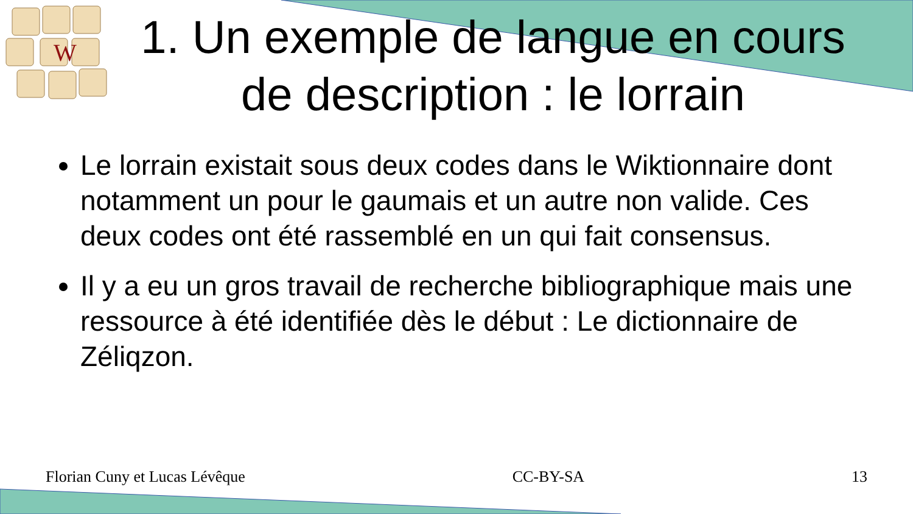W
1. Un exemple de langue en cours
de description : le lorrain
Le lorrain existait sous deux codes dans le Wiktionnaire dont notamment un pour le gaumais et un autre non valide. Ces deux codes ont été rassemblé en un qui fait consensus.
Il y a eu un gros travail de recherche bibliographique mais une ressource à été identifiée dès le début : Le dictionnaire de Zéliqzon.
Florian Cuny et Lucas Lévêque CC-BY-SA 13